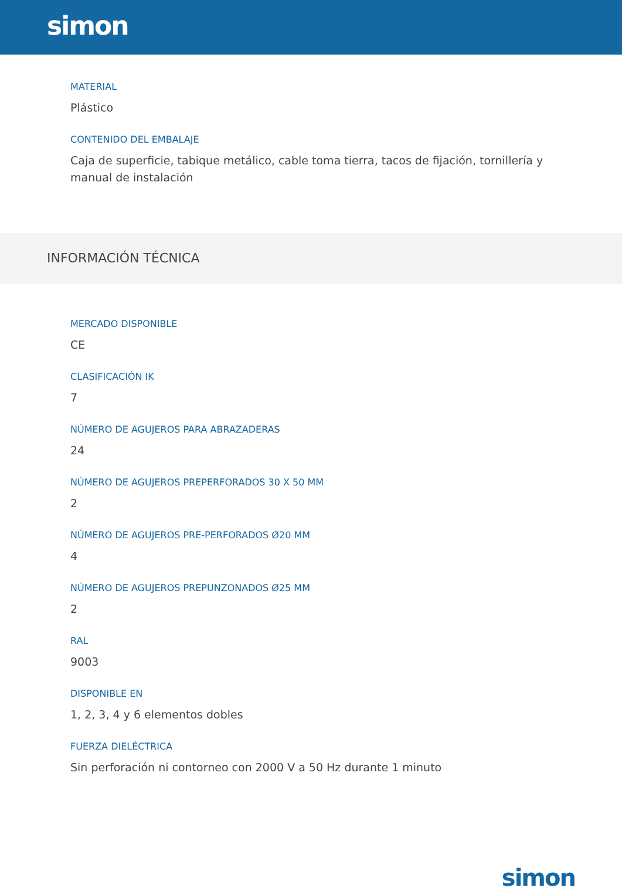simon
MATERIAL
Plástico
CONTENIDO DEL EMBALAJE
Caja de superficie, tabique metálico, cable toma tierra, tacos de fijación, tornillería y manual de instalación
INFORMACIÓN TÉCNICA
MERCADO DISPONIBLE
CE
CLASIFICACIÓN IK
7
NÚMERO DE AGUJEROS PARA ABRAZADERAS
24
NÚMERO DE AGUJEROS PREPERFORADOS 30 X 50 MM
2
NÚMERO DE AGUJEROS PRE-PERFORADOS Ø20 MM
4
NÚMERO DE AGUJEROS PREPUNZONADOS Ø25 MM
2
RAL
9003
DISPONIBLE EN
1, 2, 3, 4 y 6 elementos dobles
FUERZA DIELÉCTRICA
Sin perforación ni contorneo con 2000 V a 50 Hz durante 1 minuto
simon